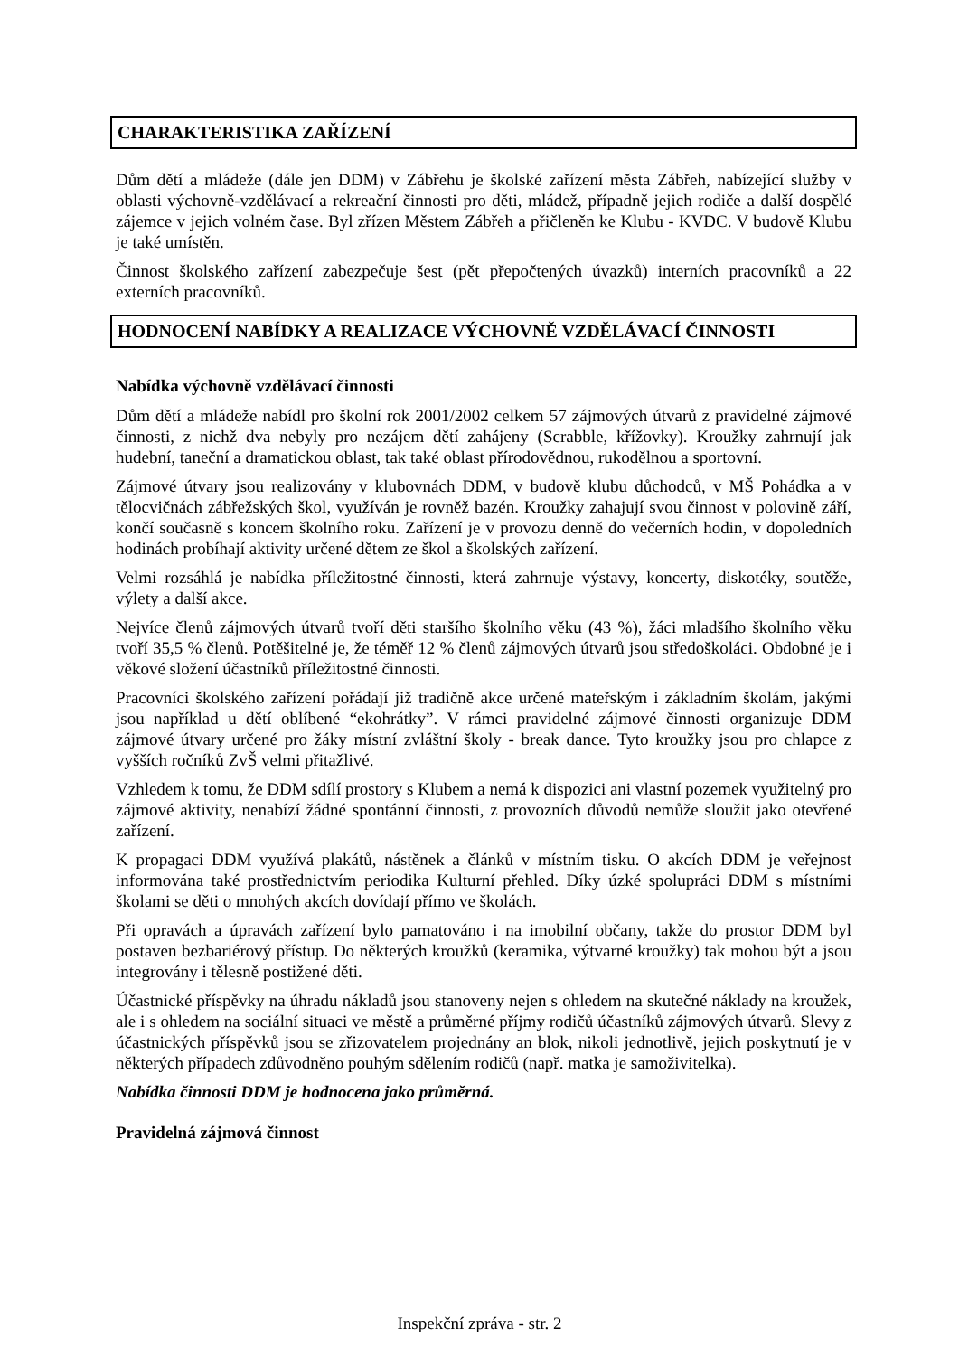CHARAKTERISTIKA ZAŘÍZENÍ
Dům dětí a mládeže (dále jen DDM) v Zábřehu je školské zařízení města Zábřeh, nabízející služby v oblasti výchovně-vzdělávací a rekreační činnosti pro děti, mládež, případně jejich rodiče a další dospělé zájemce v jejich volném čase. Byl zřízen Městem Zábřeh a přičleněn ke Klubu - KVDC. V budově Klubu je také umístěn.
Činnost školského zařízení zabezpečuje šest (pět přepočtených úvazků) interních pracovníků a 22 externích pracovníků.
HODNOCENÍ NABÍDKY A REALIZACE VÝCHOVNĚ VZDĚLÁVACÍ ČINNOSTI
Nabídka výchovně vzdělávací činnosti
Dům dětí a mládeže nabídl pro školní rok 2001/2002 celkem 57 zájmových útvarů z pravidelné zájmové činnosti, z nichž dva nebyly pro nezájem dětí zahájeny (Scrabble, křížovky). Kroužky zahrnují jak hudební, taneční a dramatickou oblast, tak také oblast přírodovědnou, rukodělnou a sportovní.
Zájmové útvary jsou realizovány v klubovnách DDM, v budově klubu důchodců, v MŠ Pohádka a v tělocvičnách zábřežských škol, využíván je rovněž bazén. Kroužky zahajují svou činnost v polovině září, končí současně s koncem školního roku. Zařízení je v provozu denně do večerních hodin, v dopoledních hodinách probíhají aktivity určené dětem ze škol a školských zařízení.
Velmi rozsáhlá je nabídka příležitostné činnosti, která zahrnuje výstavy, koncerty, diskotéky, soutěže, výlety a další akce.
Nejvíce členů zájmových útvarů tvoří děti staršího školního věku (43 %), žáci mladšího školního věku tvoří 35,5 % členů. Potěšitelné je, že téměř 12 % členů zájmových útvarů jsou středoškoláci. Obdobné je i věkové složení účastníků příležitostné činnosti.
Pracovníci školského zařízení pořádají již tradičně akce určené mateřským i základním školám, jakými jsou například u dětí oblíbené “ekohrátky”. V rámci pravidelné zájmové činnosti organizuje DDM zájmové útvary určené pro žáky místní zvláštní školy - break dance. Tyto kroužky jsou pro chlapce z vyšších ročníků ZvŠ velmi přitažlivé.
Vzhledem k tomu, že DDM sdílí prostory s Klubem a nemá k dispozici ani vlastní pozemek využitelný pro zájmové aktivity, nenabízí žádné spontánní činnosti, z provozních důvodů nemůže sloužit jako otevřené zařízení.
K propagaci DDM využívá plakátů, nástěnek a článků v místním tisku. O akcích DDM je veřejnost informována také prostřednictvím periodika Kulturní přehled. Díky úzké spolupráci DDM s místními školami se děti o mnohých akcích dovídají přímo ve školách.
Při opravách a úpravách zařízení bylo pamatováno i na imobilní občany, takže do prostor DDM byl postaven bezbariérový přístup. Do některých kroužků (keramika, výtvarné kroužky) tak mohou být a jsou integrovány i tělesně postižené děti.
Účastnické příspěvky na úhradu nákladů jsou stanoveny nejen s ohledem na skutečné náklady na kroužek, ale i s ohledem na sociální situaci ve městě a průměrné příjmy rodičů účastníků zájmových útvarů. Slevy z účastnických příspěvků jsou se zřizovatelem projednány an blok, nikoli jednotlivě, jejich poskytnutí je v některých případech zdůvodněno pouhým sdělením rodičů (např. matka je samoživitelka).
Nabídka činnosti DDM je hodnocena jako průměrná.
Pravidelná zájmová činnost
Inspekční zpráva - str. 2